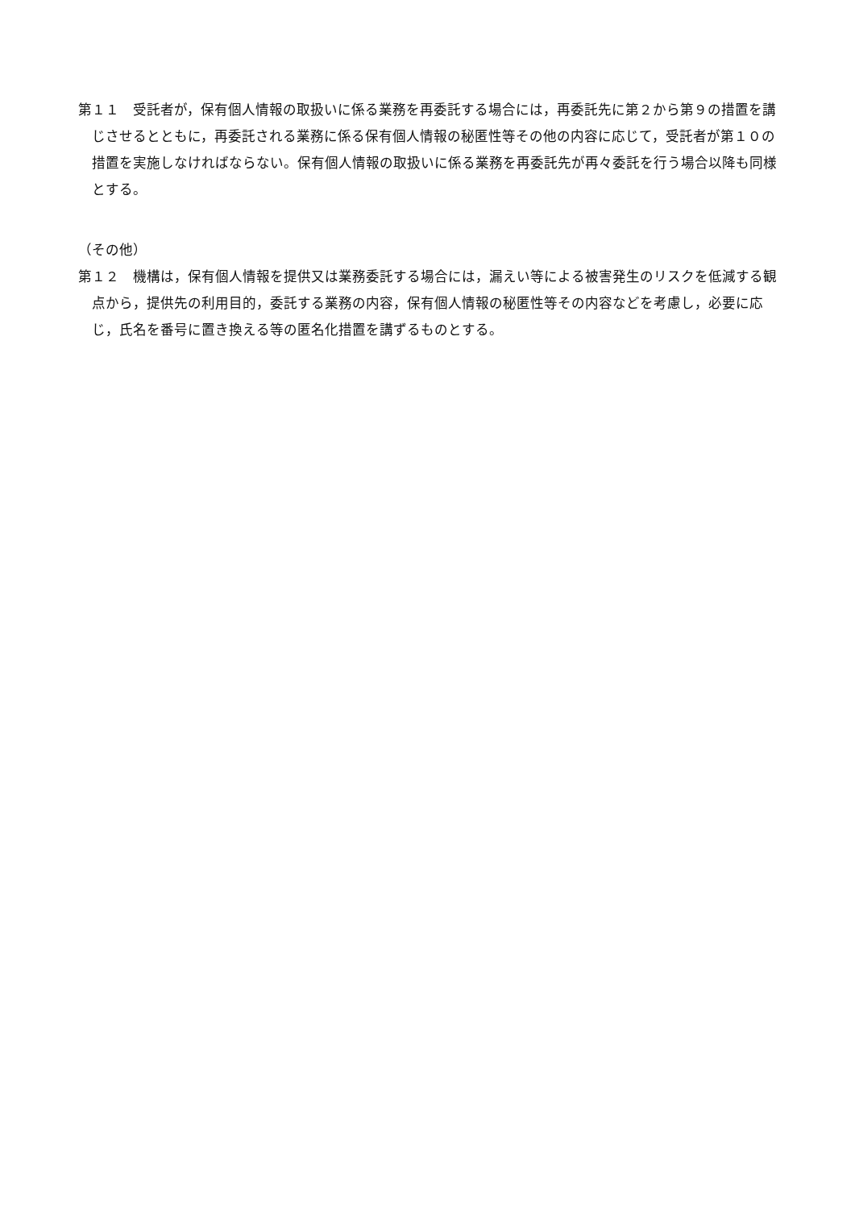第１１　受託者が，保有個人情報の取扱いに係る業務を再委託する場合には，再委託先に第２から第９の措置を講じさせるとともに，再委託される業務に係る保有個人情報の秘匿性等その他の内容に応じて，受託者が第１０の措置を実施しなければならない。保有個人情報の取扱いに係る業務を再委託先が再々委託を行う場合以降も同様とする。
（その他）
第１２　機構は，保有個人情報を提供又は業務委託する場合には，漏えい等による被害発生のリスクを低減する観点から，提供先の利用目的，委託する業務の内容，保有個人情報の秘匿性等その内容などを考慮し，必要に応じ，氏名を番号に置き換える等の匿名化措置を講ずるものとする。